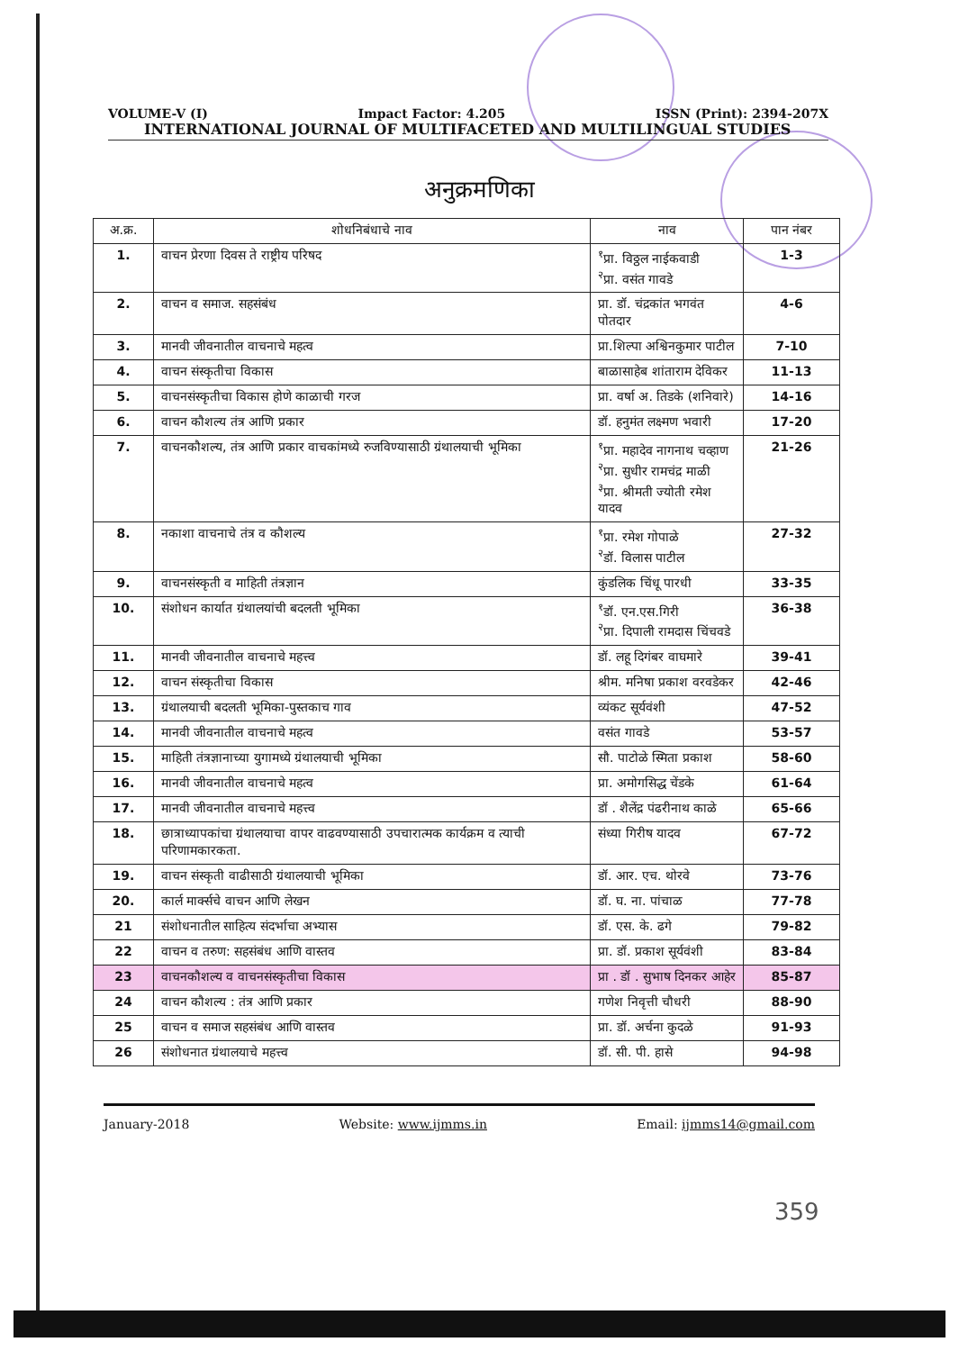VOLUME-V (I) Impact Factor: 4.205 ISSN (Print): 2394-207X
INTERNATIONAL JOURNAL OF MULTIFACETED AND MULTILINGUAL STUDIES
अनुक्रमणिका
| अ.क्र. | शोधनिबंधाचे नाव | नाव | पान नंबर |
| --- | --- | --- | --- |
| 1. | वाचन प्रेरणा दिवस ते राष्ट्रीय परिषद | <sup>१</sup> प्रा. विठ्ठल नाईकवाडी <sup>२</sup> प्रा. वसंत गावडे | 1-3 |
| 2. | वाचन व समाज. सहसंबंध | प्रा. डॉ. चंद्रकांत भगवंत पोतदार | 4-6 |
| 3. | मानवी जीवनातील वाचनाचे महत्व | प्रा.शिल्पा अश्विनकुमार पाटील | 7-10 |
| 4. | वाचन संस्कृतीचा विकास | बाळासाहेब शांताराम देविकर | 11-13 |
| 5. | वाचनसंस्कृतीचा विकास होणे काळाची गरज | प्रा. वर्षा अ. तिडके (शनिवारे) | 14-16 |
| 6. | वाचन कौशल्य तंत्र आणि प्रकार | डॉ. हनुमंत लक्ष्मण भवारी | 17-20 |
| 7. | वाचनकौशल्य, तंत्र आणि प्रकार वाचकांमध्ये रुजविण्यासाठी ग्रंथालयाची भूमिका | <sup>१</sup> प्रा. महादेव नागनाथ चव्हाण <sup>२</sup> प्रा. सुधीर रामचंद्र माळी <sup>३</sup> प्रा. श्रीमती ज्योती रमेश यादव | 21-26 |
| 8. | नकाशा वाचनाचे तंत्र व कौशल्य | <sup>१</sup> प्रा. रमेश गोपाळे <sup>२</sup> डॉ. विलास पाटील | 27-32 |
| 9. | वाचनसंस्कृती व माहिती तंत्रज्ञान | कुंडलिक चिंधू पारधी | 33-35 |
| 10. | संशोधन कार्यात ग्रंथालयांची बदलती भूमिका | <sup>१</sup> डॉ. एन.एस.गिरी <sup>२</sup> प्रा. दिपाली रामदास चिंचवडे | 36-38 |
| 11. | मानवी जीवनातील वाचनाचे महत्त्व | डॉ. लहू दिगंबर वाघमारे | 39-41 |
| 12. | वाचन संस्कृतीचा विकास | श्रीम. मनिषा प्रकाश वरवडेकर | 42-46 |
| 13. | ग्रंथालयाची बदलती भूमिका-पुस्तकाच गाव | व्यंकट सूर्यवंशी | 47-52 |
| 14. | मानवी जीवनातील वाचनाचे महत्व | वसंत गावडे | 53-57 |
| 15. | माहिती तंत्रज्ञानाच्या युगामध्ये ग्रंथालयाची भूमिका | सौ. पाटोळे स्मिता प्रकाश | 58-60 |
| 16. | मानवी जीवनातील वाचनाचे महत्व | प्रा. अमोगसिद्ध चेंडके | 61-64 |
| 17. | मानवी जीवनातील वाचनाचे महत्त्व | डॉ . शैलेंद्र पंढरीनाथ काळे | 65-66 |
| 18. | छात्राध्यापकांचा ग्रंथालयाचा वापर वाढवण्यासाठी उपचारात्मक कार्यक्रम व त्याची परिणामकारकता. | संध्या गिरीष यादव | 67-72 |
| 19. | वाचन संस्कृती वाढीसाठी ग्रंथालयाची भूमिका | डॉ. आर. एच. थोरवे | 73-76 |
| 20. | कार्ल मार्क्सचे वाचन आणि लेखन | डॉ. घ. ना. पांचाळ | 77-78 |
| 21 | संशोधनातील साहित्य संदर्भाचा अभ्यास | डॉ. एस. के. ढगे | 79-82 |
| 22 | वाचन व तरुण: सहसंबंध आणि वास्तव | प्रा. डॉ. प्रकाश सूर्यवंशी | 83-84 |
| 23 | वाचनकौशल्य व वाचनसंस्कृतीचा विकास | प्रा . डॉ . सुभाष दिनकर आहेर | 85-87 |
| 24 | वाचन कौशल्य : तंत्र आणि प्रकार | गणेश निवृत्ती चौधरी | 88-90 |
| 25 | वाचन व समाज सहसंबंध आणि वास्तव | प्रा. डॉ. अर्चना कुदळे | 91-93 |
| 26 | संशोधनात ग्रंथालयाचे महत्त्व | डॉ. सी. पी. हासे | 94-98 |
January-2018 Website: www.ijmms.in Email: ijmms14@gmail.com
359